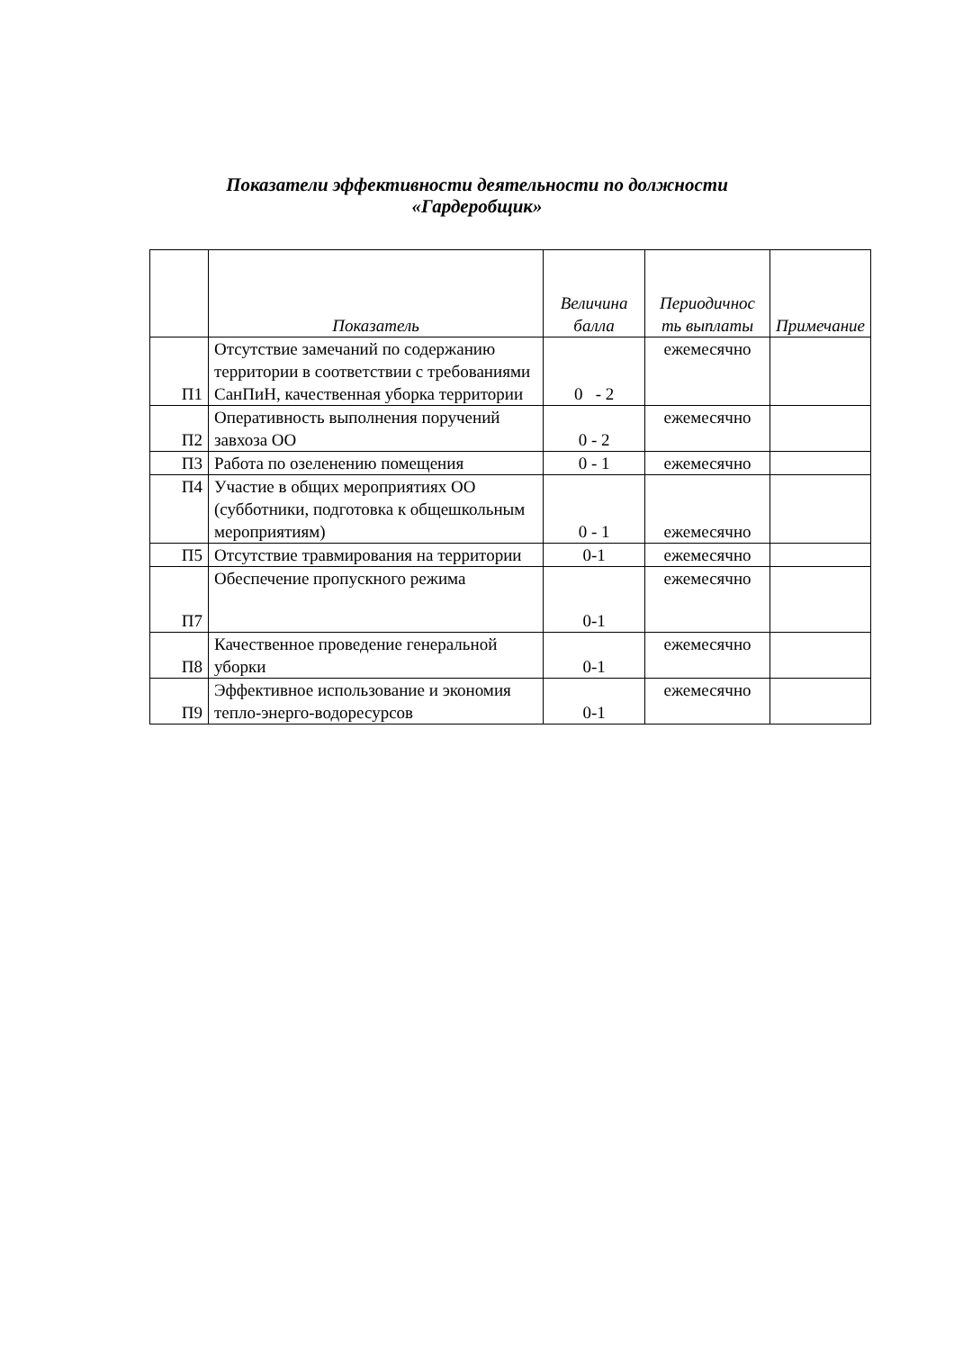Показатели эффективности деятельности по должности
«Гардеробщик»
| | Показатель | Величина балла | Периодичнос ть выплаты | Примечание |
| --- | --- | --- | --- | --- |
| П1 | Отсутствие замечаний по содержанию территории в соответствии с требованиями СанПиН, качественная уборка территории | 0 - 2 | ежемесячно | |
| П2 | Оперативность выполнения поручений завхоза ОО | 0 - 2 | ежемесячно | |
| П3 | Работа по озеленению помещения | 0 - 1 | ежемесячно | |
| П4 | Участие в общих мероприятиях ОО (субботники, подготовка к общешкольным мероприятиям) | 0 - 1 | ежемесячно | |
| П5 | Отсутствие травмирования на территории | 0-1 | ежемесячно | |
| П7 | Обеспечение пропускного режима | 0-1 | ежемесячно | |
| П8 | Качественное проведение генеральной уборки | 0-1 | ежемесячно | |
| П9 | Эффективное использование и экономия тепло-энерго-водоресурсов | 0-1 | ежемесячно | |